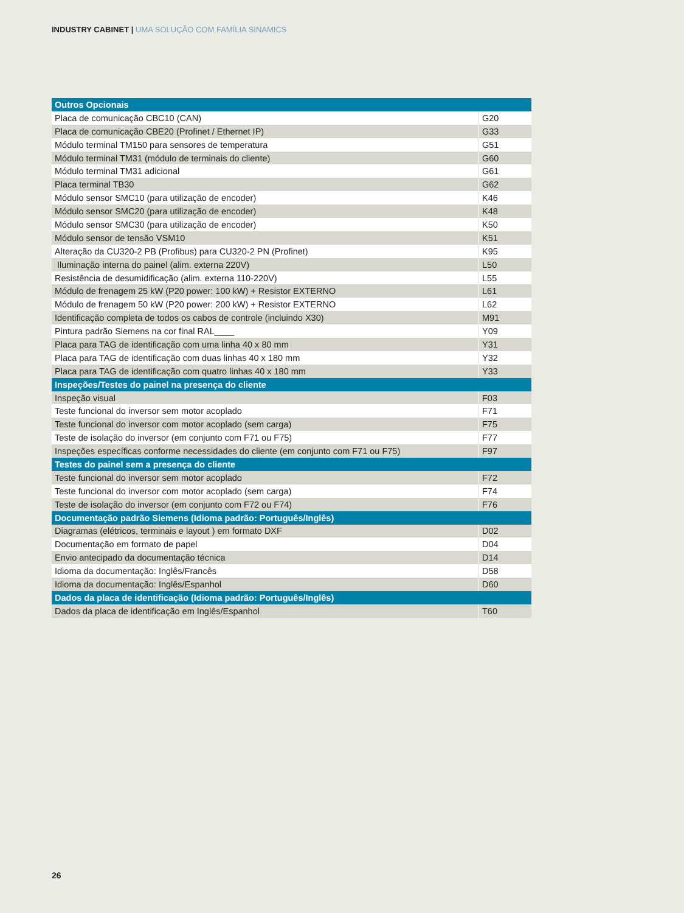INDUSTRY CABINET | UMA SOLUÇÃO COM FAMÍLIA SINAMICS
| Outros Opcionais | |
| Placa de comunicação CBC10 (CAN) | G20 |
| Placa de comunicação CBE20 (Profinet / Ethernet IP) | G33 |
| Módulo terminal TM150 para sensores de temperatura | G51 |
| Módulo terminal TM31 (módulo de terminais do cliente) | G60 |
| Módulo terminal TM31 adicional | G61 |
| Placa terminal TB30 | G62 |
| Módulo sensor SMC10 (para utilização de encoder) | K46 |
| Módulo sensor SMC20 (para utilização de encoder) | K48 |
| Módulo sensor SMC30 (para utilização de encoder) | K50 |
| Módulo sensor de tensão VSM10 | K51 |
| Alteração da CU320-2 PB (Profibus) para CU320-2 PN (Profinet) | K95 |
| Iluminação interna do painel (alim. externa 220V) | L50 |
| Resistência de desumidificação (alim. externa 110-220V) | L55 |
| Módulo de frenagem 25 kW (P20 power: 100 kW) + Resistor EXTERNO | L61 |
| Módulo de frenagem 50 kW (P20 power: 200 kW) + Resistor EXTERNO | L62 |
| Identificação completa de todos os cabos de controle (incluindo X30) | M91 |
| Pintura padrão Siemens na cor final RAL____ | Y09 |
| Placa para TAG de identificação com uma linha 40 x 80 mm | Y31 |
| Placa para TAG de identificação com duas linhas 40 x 180 mm | Y32 |
| Placa para TAG de identificação com quatro linhas 40 x 180 mm | Y33 |
| Inspeções/Testes do painel na presença do cliente | |
| Inspeção visual | F03 |
| Teste funcional do inversor sem motor acoplado | F71 |
| Teste funcional do inversor com motor acoplado (sem carga) | F75 |
| Teste de isolação do inversor (em conjunto com F71 ou F75) | F77 |
| Inspeções específicas conforme necessidades do cliente (em conjunto com F71 ou F75) | F97 |
| Testes do painel sem a presença do cliente | |
| Teste funcional do inversor sem motor acoplado | F72 |
| Teste funcional do inversor com motor acoplado (sem carga) | F74 |
| Teste de isolação do inversor (em conjunto com F72 ou F74) | F76 |
| Documentação padrão Siemens (Idioma padrão: Português/Inglês) | |
| Diagramas (elétricos, terminais e layout ) em formato DXF | D02 |
| Documentação em formato de papel | D04 |
| Envio antecipado da documentação técnica | D14 |
| Idioma da documentação: Inglês/Francês | D58 |
| Idioma da documentação: Inglês/Espanhol | D60 |
| Dados da placa de identificação (Idioma padrão: Português/Inglês) | |
| Dados da placa de identificação em Inglês/Espanhol | T60 |
26